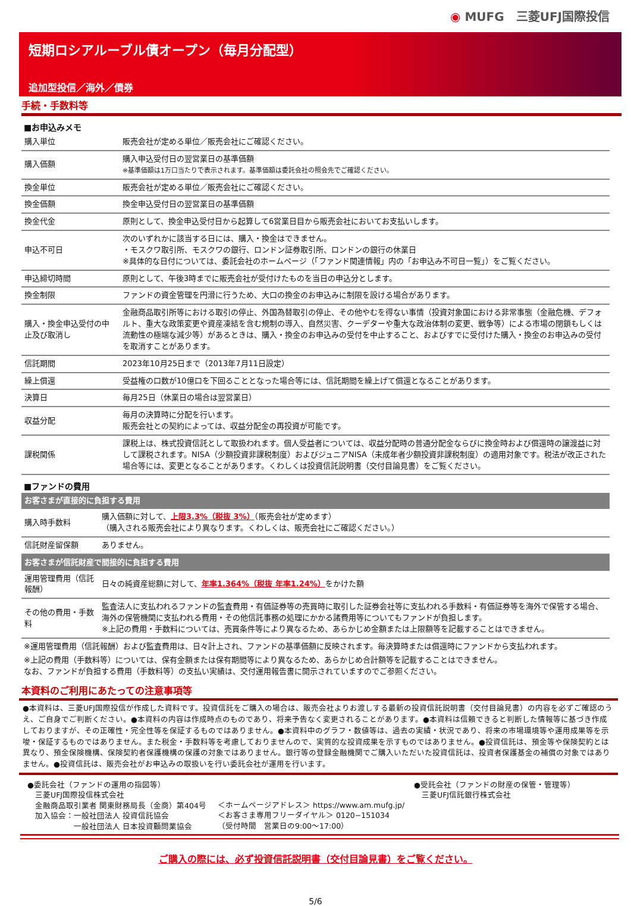◉ MUFG　三菱UFJ国際投信
短期ロシアルーブル債オープン（毎月分配型）
追加型投信／海外／債券
手続・手数料等
■お申込みメモ
| 購入単位 | 販売会社が定める単位／販売会社にご確認ください。 |
| 購入価額 | 購入申込受付日の翌営業日の基準価額 ※基準価額は1万口当たりで表示されます。基準価額は委託会社の照会先でご確認ください。 |
| 換金単位 | 販売会社が定める単位／販売会社にご確認ください。 |
| 換金価額 | 換金申込受付日の翌営業日の基準価額 |
| 換金代金 | 原則として、換金申込受付日から起算して6営業日目から販売会社においてお支払いします。 |
| 申込不可日 | 次のいずれかに該当する日には、購入・換金はできません。 ・モスクワ取引所、モスクワの銀行、ロンドン証券取引所、ロンドンの銀行の休業日 ※具体的な日付については、委託会社のホームページ（「ファンド関連情報」内の「お申込み不可日一覧」）をご覧ください。 |
| 申込締切時間 | 原則として、午後3時までに販売会社が受付けたものを当日の申込分とします。 |
| 換金制限 | ファンドの資金管理を円滑に行うため、大口の換金のお申込みに制限を設ける場合があります。 |
| 購入・換金申込受付の中止及び取消し | 金融商品取引所等における取引の停止、外国為替取引の停止、その他やむを得ない事情（投資対象国における非常事態（金融危機、デフォルト、重大な政策変更や資産凍結を含む規制の導入、自然災害、クーデターや重大な政治体制の変更、戦争等）による市場の閉鎖もしくは流動性の極端な減少等）があるときは、購入・換金のお申込みの受付を中止すること、およびすでに受付けた購入・換金のお申込みの受付を取消すことがあります。 |
| 信託期間 | 2023年10月25日まで（2013年7月11日設定） |
| 繰上償還 | 受益権の口数が10億口を下回ることとなった場合等には、信託期間を繰上げて償還となることがあります。 |
| 決算日 | 毎月25日（休業日の場合は翌営業日） |
| 収益分配 | 毎月の決算時に分配を行います。 販売会社との契約によっては、収益分配金の再投資が可能です。 |
| 課税関係 | 課税上は、株式投資信託として取扱われます。個人受益者については、収益分配時の普通分配金ならびに換金時および償還時の譲渡益に対して課税されます。NISA（少額投資非課税制度）およびジュニアNISA（未成年者少額投資非課税制度）の適用対象です。税法が改正された場合等には、変更となることがあります。くわしくは投資信託説明書（交付目論見書）をご覧ください。 |
■ファンドの費用
| お客さまが直接的に負担する費用 | |
| 購入時手数料 | 購入価額に対して、 上限3.3%（税抜 3%） （販売会社が定めます） （購入される販売会社により異なります。くわしくは、販売会社にご確認ください。） |
| 信託財産留保額 | ありません。 |
| お客さまが信託財産で間接的に負担する費用 | |
| 運用管理費用（信託報酬） | 日々の純資産総額に対して、 年率1.364%（税抜 年率1.24%） をかけた額 |
| その他の費用・手数料 | 監査法人に支払われるファンドの監査費用・有価証券等の売買時に取引した証券会社等に支払われる手数料・有価証券等を海外で保管する場合、海外の保管機関に支払われる費用・その他信託事務の処理にかかる諸費用等についてもファンドが負担します。 ※上記の費用・手数料については、売買条件等により異なるため、あらかじめ金額または上限額等を記載することはできません。 |
※運用管理費用（信託報酬）および監査費用は、日々計上され、ファンドの基準価額に反映されます。毎決算時または償還時にファンドから支払われます。
※上記の費用（手数料等）については、保有金額または保有期間等により異なるため、あらかじめ合計額等を記載することはできません。
なお、ファンドが負担する費用（手数料等）の支払い実績は、交付運用報告書に開示されていますのでご参照ください。
本資料のご利用にあたっての注意事項等
●本資料は、三菱UFJ国際投信が作成した資料です。投資信託をご購入の場合は、販売会社よりお渡しする最新の投資信託説明書（交付目論見書）の内容を必ずご確認のうえ、ご自身でご判断ください。●本資料の内容は作成時点のものであり、将来予告なく変更されることがあります。●本資料は信頼できると判断した情報等に基づき作成しておりますが、その正確性・完全性等を保証するものではありません。●本資料中のグラフ・数値等は、過去の実績・状況であり、将来の市場環境等や運用成果等を示唆・保証するものではありません。また税金・手数料等を考慮しておりませんので、実質的な投資成果を示すものではありません。●投資信託は、預金等や保険契約とは異なり、預金保険機構、保険契約者保護機構の保護の対象ではありません。銀行等の登録金融機関でご購入いただいた投資信託は、投資者保護基金の補償の対象ではありません。●投資信託は、販売会社がお申込みの取扱いを行い委託会社が運用を行います。
●委託会社（ファンドの運用の指図等）
　三菱UFJ国際投信株式会社
　金融商品取引業者 関東財務局長（金商）第404号
　加入協会：一般社団法人 投資信託協会
　　　　　　一般社団法人 日本投資顧問業協会
＜ホームページアドレス＞ https://www.am.mufg.jp/
＜お客さま専用フリーダイヤル＞ 0120−151034
（受付時間　営業日の9:00〜17:00）
●受託会社（ファンドの財産の保管・管理等）
　三菱UFJ信託銀行株式会社
ご購入の際には、必ず投資信託説明書（交付目論見書）をご覧ください。
5/6